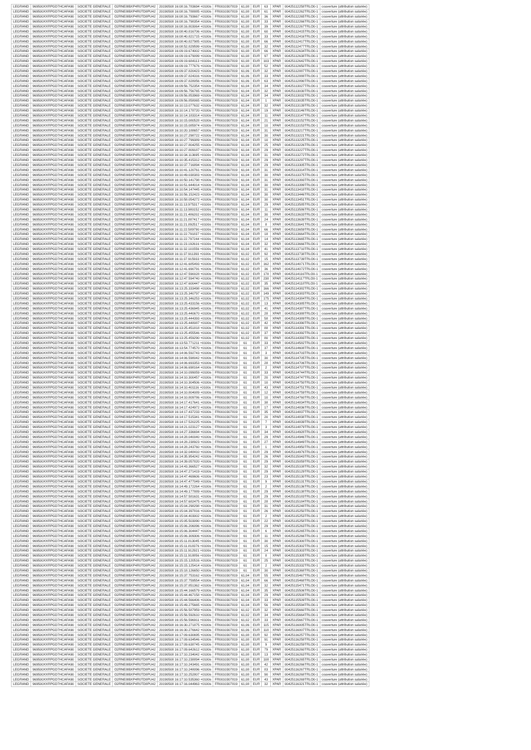| LEGRAND | 969500XXRPGD7HCAFA90 | SOCIETE GENERALE | O2RNE8IBXP4R0TD8PU42 | 20190508 16:08:16.783694 +0100s | FR0010307819 | 61,08 | EUR | 63 | XPAR | 00425112258TRLO0-1 | couverture (attribution salariée) |
| LEGRAND | 969500XXRPGD7HCAFA90 | SOCIETE GENERALE | O2RNE8IBXP4R0TD8PU42 | 20190508 16:08:16.788885 +0100s | FR0010307819 | 61,08 | EUR | 61 | XPAR | 00425112262TRLO0-1 | couverture (attribution salariée) |
| LEGRAND | 969500XXRPGD7HCAFA90 | SOCIETE GENERALE | O2RNE8IBXP4R0TD8PU42 | 20190508 16:08:16.793667 +0100s | FR0010307819 | 61,08 | EUR | 36 | XPAR | 00425112265TRLO0-1 | couverture (attribution salariée) |
| LEGRAND | 969500XXRPGD7HCAFA90 | SOCIETE GENERALE | O2RNE8IBXP4R0TD8PU42 | 20190508 16:08:16.798354 +0100s | FR0010307819 | 61,08 | EUR | 33 | XPAR | 00425112266TRLO0-1 | couverture (attribution salariée) |
| LEGRAND | 969500XXRPGD7HCAFA90 | SOCIETE GENERALE | O2RNE8IBXP4R0TD8PU42 | 20190508 16:08:16.803064 +0100s | FR0010307819 | 61,08 | EUR | 39 | XPAR | 00425112267TRLO0-1 | couverture (attribution salariée) |
| LEGRAND | 969500XXRPGD7HCAFA90 | SOCIETE GENERALE | O2RNE8IBXP4R0TD8PU42 | 20190508 16:08:40.816706 +0100s | FR0010307819 | 61,08 | EUR | 60 | XPAR | 00425112415TRLO0-1 | couverture (attribution salariée) |
| LEGRAND | 969500XXRPGD7HCAFA90 | SOCIETE GENERALE | O2RNE8IBXP4R0TD8PU42 | 20190508 16:08:40.821715 +0100s | FR0010307819 | 61,08 | EUR | 33 | XPAR | 00425112416TRLO0-1 | couverture (attribution salariée) |
| LEGRAND | 969500XXRPGD7HCAFA90 | SOCIETE GENERALE | O2RNE8IBXP4R0TD8PU42 | 20190508 16:08:40.827985 +0100s | FR0010307819 | 61,08 | EUR | 66 | XPAR | 00425112417TRLO0-1 | couverture (attribution salariée) |
| LEGRAND | 969500XXRPGD7HCAFA90 | SOCIETE GENERALE | O2RNE8IBXP4R0TD8PU42 | 20190508 16:08:52.829599 +0100s | FR0010307819 | 61,08 | EUR | 32 | XPAR | 00425112477TRLO0-1 | couverture (attribution salariée) |
| LEGRAND | 969500XXRPGD7HCAFA90 | SOCIETE GENERALE | O2RNE8IBXP4R0TD8PU42 | 20190508 16:09:19.674002 +0100s | FR0010307819 | 61,08 | EUR | 66 | XPAR | 00425112634TRLO0-1 | couverture (attribution salariée) |
| LEGRAND | 969500XXRPGD7HCAFA90 | SOCIETE GENERALE | O2RNE8IBXP4R0TD8PU42 | 20190508 16:09:19.679099 +0100s | FR0010307819 | 61,08 | EUR | 97 | XPAR | 00425112638TRLO0-1 | couverture (attribution salariée) |
| LEGRAND | 969500XXRPGD7HCAFA90 | SOCIETE GENERALE | O2RNE8IBXP4R0TD8PU42 | 20190508 16:09:19.684113 +0100s | FR0010307819 | 61,08 | EUR | 103 | XPAR | 00425112642TRLO0-1 | couverture (attribution salariée) |
| LEGRAND | 969500XXRPGD7HCAFA90 | SOCIETE GENERALE | O2RNE8IBXP4R0TD8PU42 | 20190508 16:09:19.777676 +0100s | FR0010307819 | 61,08 | EUR | 52 | XPAR | 00425112650TRLO0-1 | couverture (attribution salariée) |
| LEGRAND | 969500XXRPGD7HCAFA90 | SOCIETE GENERALE | O2RNE8IBXP4R0TD8PU42 | 20190508 16:09:37.820423 +0100s | FR0010307819 | 61,06 | EUR | 32 | XPAR | 00425112887TRLO0-1 | couverture (attribution salariée) |
| LEGRAND | 969500XXRPGD7HCAFA90 | SOCIETE GENERALE | O2RNE8IBXP4R0TD8PU42 | 20190508 16:09:37.824316 +0100s | FR0010307819 | 61,06 | EUR | 33 | XPAR | 00425112888TRLO0-1 | couverture (attribution salariée) |
| LEGRAND | 969500XXRPGD7HCAFA90 | SOCIETE GENERALE | O2RNE8IBXP4R0TD8PU42 | 20190508 16:09:37.828056 +0100s | FR0010307819 | 61,06 | EUR | 63 | XPAR | 00425112890TRLO0-1 | couverture (attribution salariée) |
| LEGRAND | 969500XXRPGD7HCAFA90 | SOCIETE GENERALE | O2RNE8IBXP4R0TD8PU42 | 20190508 16:09:56.752354 +0100s | FR0010307819 | 61,04 | EUR | 34 | XPAR | 00425113027TRLO0-1 | couverture (attribution salariée) |
| LEGRAND | 969500XXRPGD7HCAFA90 | SOCIETE GENERALE | O2RNE8IBXP4R0TD8PU42 | 20190508 16:09:56.756765 +0100s | FR0010307819 | 61,04 | EUR | 32 | XPAR | 00425113030TRLO0-1 | couverture (attribution salariée) |
| LEGRAND | 969500XXRPGD7HCAFA90 | SOCIETE GENERALE | O2RNE8IBXP4R0TD8PU42 | 20190508 16:09:56.853969 +0100s | FR0010307819 | 61,04 | EUR | 34 | XPAR | 00425113032TRLO0-1 | couverture (attribution salariée) |
| LEGRAND | 969500XXRPGD7HCAFA90 | SOCIETE GENERALE | O2RNE8IBXP4R0TD8PU42 | 20190508 16:09:56.858065 +0100s | FR0010307819 | 61,04 | EUR | 1 | XPAR | 00425113035TRLO0-1 | couverture (attribution salariée) |
| LEGRAND | 969500XXRPGD7HCAFA90 | SOCIETE GENERALE | O2RNE8IBXP4R0TD8PU42 | 20190508 16:10:13.077632 +0100s | FR0010307819 | 61,04 | EUR | 32 | XPAR | 00425113139TRLO0-1 | couverture (attribution salariée) |
| LEGRAND | 969500XXRPGD7HCAFA90 | SOCIETE GENERALE | O2RNE8IBXP4R0TD8PU42 | 20190508 16:10:14.178720 +0100s | FR0010307819 | 61,04 | EUR | 19 | XPAR | 00425113146TRLO0-1 | couverture (attribution salariée) |
| LEGRAND | 969500XXRPGD7HCAFA90 | SOCIETE GENERALE | O2RNE8IBXP4R0TD8PU42 | 20190508 16:10:14.183314 +0100s | FR0010307819 | 61,04 | EUR | 11 | XPAR | 00425113147TRLO0-1 | couverture (attribution salariée) |
| LEGRAND | 969500XXRPGD7HCAFA90 | SOCIETE GENERALE | O2RNE8IBXP4R0TD8PU42 | 20190508 16:10:15.080528 +0100s | FR0010307819 | 61,04 | EUR | 21 | XPAR | 00425113152TRLO0-1 | couverture (attribution salariée) |
| LEGRAND | 969500XXRPGD7HCAFA90 | SOCIETE GENERALE | O2RNE8IBXP4R0TD8PU42 | 20190508 16:10:15.085974 +0100s | FR0010307819 | 61,04 | EUR | 10 | XPAR | 00425113153TRLO0-1 | couverture (attribution salariée) |
| LEGRAND | 969500XXRPGD7HCAFA90 | SOCIETE GENERALE | O2RNE8IBXP4R0TD8PU42 | 20190508 16:10:20.188657 +0100s | FR0010307819 | 61,04 | EUR | 31 | XPAR | 00425113217TRLO0-1 | couverture (attribution salariée) |
| LEGRAND | 969500XXRPGD7HCAFA90 | SOCIETE GENERALE | O2RNE8IBXP4R0TD8PU42 | 20190508 16:10:27.298722 +0100s | FR0010307819 | 61,04 | EUR | 30 | XPAR | 00425113221TRLO0-1 | couverture (attribution salariée) |
| LEGRAND | 969500XXRPGD7HCAFA90 | SOCIETE GENERALE | O2RNE8IBXP4R0TD8PU42 | 20190508 16:10:27.799389 +0100s | FR0010307819 | 61,04 | EUR | 10 | XPAR | 00425113225TRLO0-1 | couverture (attribution salariée) |
| LEGRAND | 969500XXRPGD7HCAFA90 | SOCIETE GENERALE | O2RNE8IBXP4R0TD8PU42 | 20190508 16:10:27.804255 +0100s | FR0010307819 | 61,04 | EUR | 25 | XPAR | 00425113226TRLO0-1 | couverture (attribution salariée) |
| LEGRAND | 969500XXRPGD7HCAFA90 | SOCIETE GENERALE | O2RNE8IBXP4R0TD8PU42 | 20190508 16:10:27.809187 +0100s | FR0010307819 | 61,04 | EUR | 29 | XPAR | 00425113227TRLO0-1 | couverture (attribution salariée) |
| LEGRAND | 969500XXRPGD7HCAFA90 | SOCIETE GENERALE | O2RNE8IBXP4R0TD8PU42 | 20190508 16:10:34.113695 +0100s | FR0010307819 | 61,04 | EUR | 31 | XPAR | 00425113272TRLO0-1 | couverture (attribution salariée) |
| LEGRAND | 969500XXRPGD7HCAFA90 | SOCIETE GENERALE | O2RNE8IBXP4R0TD8PU42 | 20190508 16:10:35.415312 +0100s | FR0010307819 | 61,04 | EUR | 29 | XPAR | 00425113297TRLO0-1 | couverture (attribution salariée) |
| LEGRAND | 969500XXRPGD7HCAFA90 | SOCIETE GENERALE | O2RNE8IBXP4R0TD8PU42 | 20190508 16:10:37.716894 +0100s | FR0010307819 | 61,04 | EUR | 29 | XPAR | 00425113305TRLO0-1 | couverture (attribution salariée) |
| LEGRAND | 969500XXRPGD7HCAFA90 | SOCIETE GENERALE | O2RNE8IBXP4R0TD8PU42 | 20190508 16:10:41.120761 +0100s | FR0010307819 | 61,04 | EUR | 31 | XPAR | 00425113314TRLO0-1 | couverture (attribution salariée) |
| LEGRAND | 969500XXRPGD7HCAFA90 | SOCIETE GENERALE | O2RNE8IBXP4R0TD8PU42 | 20190508 16:10:49.038383 +0100s | FR0010307819 | 61,04 | EUR | 30 | XPAR | 00425113375TRLO0-1 | couverture (attribution salariée) |
| LEGRAND | 969500XXRPGD7HCAFA90 | SOCIETE GENERALE | O2RNE8IBXP4R0TD8PU42 | 20190508 16:10:50.141798 +0100s | FR0010307819 | 61,04 | EUR | 31 | XPAR | 00425113393TRLO0-1 | couverture (attribution salariée) |
| LEGRAND | 969500XXRPGD7HCAFA90 | SOCIETE GENERALE | O2RNE8IBXP4R0TD8PU42 | 20190508 16:10:51.644014 +0100s | FR0010307819 | 61,04 | EUR | 30 | XPAR | 00425113399TRLO0-1 | couverture (attribution salariée) |
| LEGRAND | 969500XXRPGD7HCAFA90 | SOCIETE GENERALE | O2RNE8IBXP4R0TD8PU42 | 20190508 16:10:54.147445 +0100s | FR0010307819 | 61,04 | EUR | 31 | XPAR | 00425113418TRLO0-1 | couverture (attribution salariée) |
| LEGRAND | 969500XXRPGD7HCAFA90 | SOCIETE GENERALE | O2RNE8IBXP4R0TD8PU42 | 20190508 16:10:56.152423 +0100s | FR0010307819 | 61,04 | EUR | 30 | XPAR | 00425113446TRLO0-1 | couverture (attribution salariée) |
| LEGRAND | 969500XXRPGD7HCAFA90 | SOCIETE GENERALE | O2RNE8IBXP4R0TD8PU42 | 20190508 16:10:58.054272 +0100s | FR0010307819 | 61,04 | EUR | 30 | XPAR | 00425113451TRLO0-1 | couverture (attribution salariée) |
| LEGRAND | 969500XXRPGD7HCAFA90 | SOCIETE GENERALE | O2RNE8IBXP4R0TD8PU42 | 20190508 16:11:13.975317 +0100s | FR0010307819 | 61,04 | EUR | 29 | XPAR | 00425113585TRLO0-1 | couverture (attribution salariée) |
| LEGRAND | 969500XXRPGD7HCAFA90 | SOCIETE GENERALE | O2RNE8IBXP4R0TD8PU42 | 20190508 16:11:13.980152 +0100s | FR0010307819 | 61,04 | EUR | 11 | XPAR | 00425113586TRLO0-1 | couverture (attribution salariée) |
| LEGRAND | 969500XXRPGD7HCAFA90 | SOCIETE GENERALE | O2RNE8IBXP4R0TD8PU42 | 20190508 16:11:21.486202 +0100s | FR0010307819 | 61,04 | EUR | 30 | XPAR | 00425113633TRLO0-1 | couverture (attribution salariée) |
| LEGRAND | 969500XXRPGD7HCAFA90 | SOCIETE GENERALE | O2RNE8IBXP4R0TD8PU42 | 20190508 16:11:21.887417 +0100s | FR0010307819 | 61,04 | EUR | 24 | XPAR | 00425113639TRLO0-1 | couverture (attribution salariée) |
| LEGRAND | 969500XXRPGD7HCAFA90 | SOCIETE GENERALE | O2RNE8IBXP4R0TD8PU42 | 20190508 16:11:21.892517 +0100s | FR0010307819 | 61,04 | EUR | 8 | XPAR | 00425113641TRLO0-1 | couverture (attribution salariée) |
| LEGRAND | 969500XXRPGD7HCAFA90 | SOCIETE GENERALE | O2RNE8IBXP4R0TD8PU42 | 20190508 16:11:22.589790 +0100s | FR0010307819 | 61,04 | EUR | 66 | XPAR | 00425113659TRLO0-1 | couverture (attribution salariée) |
| LEGRAND | 969500XXRPGD7HCAFA90 | SOCIETE GENERALE | O2RNE8IBXP4R0TD8PU42 | 20190508 16:11:22.791837 +0100s | FR0010307819 | 61,04 | EUR | 18 | XPAR | 00425113664TRLO0-1 | couverture (attribution salariée) |
| LEGRAND | 969500XXRPGD7HCAFA90 | SOCIETE GENERALE | O2RNE8IBXP4R0TD8PU42 | 20190508 16:11:22.797244 +0100s | FR0010307819 | 61,04 | EUR | 14 | XPAR | 00425113665TRLO0-1 | couverture (attribution salariée) |
| LEGRAND | 969500XXRPGD7HCAFA90 | SOCIETE GENERALE | O2RNE8IBXP4R0TD8PU42 | 20190508 16:11:23.192616 +0100s | FR0010307819 | 61,04 | EUR | 32 | XPAR | 00425113666TRLO0-1 | couverture (attribution salariée) |
| LEGRAND | 969500XXRPGD7HCAFA90 | SOCIETE GENERALE | O2RNE8IBXP4R0TD8PU42 | 20190508 16:11:32.101556 +0100s | FR0010307819 | 61,04 | EUR | 41 | XPAR | 00425113710TRLO0-1 | couverture (attribution salariée) |
| LEGRAND | 969500XXRPGD7HCAFA90 | SOCIETE GENERALE | O2RNE8IBXP4R0TD8PU42 | 20190508 16:11:37.911393 +0100s | FR0010307819 | 61,02 | EUR | 92 | XPAR | 00425113738TRLO0-1 | couverture (attribution salariée) |
| LEGRAND | 969500XXRPGD7HCAFA90 | SOCIETE GENERALE | O2RNE8IBXP4R0TD8PU42 | 20190508 16:11:37.915933 +0100s | FR0010307819 | 61,02 | EUR | 15 | XPAR | 00425113739TRLO0-1 | couverture (attribution salariée) |
| LEGRAND | 969500XXRPGD7HCAFA90 | SOCIETE GENERALE | O2RNE8IBXP4R0TD8PU42 | 20190508 16:12:41.685493 +0100s | FR0010307819 | 61,02 | EUR | 162 | XPAR | 00425114071TRLO0-1 | couverture (attribution salariée) |
| LEGRAND | 969500XXRPGD7HCAFA90 | SOCIETE GENERALE | O2RNE8IBXP4R0TD8PU42 | 20190508 16:12:41.690791 +0100s | FR0010307819 | 61,02 | EUR | 36 | XPAR | 00425114072TRLO0-1 | couverture (attribution salariée) |
| LEGRAND | 969500XXRPGD7HCAFA90 | SOCIETE GENERALE | O2RNE8IBXP4R0TD8PU42 | 20190508 16:12:47.590028 +0100s | FR0010307819 | 61,02 | EUR | 178 | XPAR | 00425114116TRLO0-1 | couverture (attribution salariée) |
| LEGRAND | 969500XXRPGD7HCAFA90 | SOCIETE GENERALE | O2RNE8IBXP4R0TD8PU42 | 20190508 16:12:47.594740 +0100s | FR0010307819 | 61,02 | EUR | 238 | XPAR | 00425114117TRLO0-1 | couverture (attribution salariée) |
| LEGRAND | 969500XXRPGD7HCAFA90 | SOCIETE GENERALE | O2RNE8IBXP4R0TD8PU42 | 20190508 16:12:47.600447 +0100s | FR0010307819 | 61,02 | EUR | 35 | XPAR | 00425114118TRLO0-1 | couverture (attribution salariée) |
| LEGRAND | 969500XXRPGD7HCAFA90 | SOCIETE GENERALE | O2RNE8IBXP4R0TD8PU42 | 20190508 16:13:25.333498 +0100s | FR0010307819 | 61,02 | EUR | 166 | XPAR | 00425114382TRLO0-1 | couverture (attribution salariée) |
| LEGRAND | 969500XXRPGD7HCAFA90 | SOCIETE GENERALE | O2RNE8IBXP4R0TD8PU42 | 20190508 16:13:25.340797 +0100s | FR0010307819 | 61,02 | EUR | 149 | XPAR | 00425114383TRLO0-1 | couverture (attribution salariée) |
| LEGRAND | 969500XXRPGD7HCAFA90 | SOCIETE GENERALE | O2RNE8IBXP4R0TD8PU42 | 20190508 16:13:25.346253 +0100s | FR0010307819 | 61,02 | EUR | 175 | XPAR | 00425114384TRLO0-1 | couverture (attribution salariée) |
| LEGRAND | 969500XXRPGD7HCAFA90 | SOCIETE GENERALE | O2RNE8IBXP4R0TD8PU42 | 20190508 16:13:25.433156 +0100s | FR0010307819 | 61,02 | EUR | 13 | XPAR | 00425114385TRLO0-1 | couverture (attribution salariée) |
| LEGRAND | 969500XXRPGD7HCAFA90 | SOCIETE GENERALE | O2RNE8IBXP4R0TD8PU42 | 20190508 16:13:25.436945 +0100s | FR0010307819 | 61,02 | EUR | 41 | XPAR | 00425114387TRLO0-1 | couverture (attribution salariée) |
| LEGRAND | 969500XXRPGD7HCAFA90 | SOCIETE GENERALE | O2RNE8IBXP4R0TD8PU42 | 20190508 16:13:25.440670 +0100s | FR0010307819 | 61,02 | EUR | 28 | XPAR | 00425114388TRLO0-1 | couverture (attribution salariée) |
| LEGRAND | 969500XXRPGD7HCAFA90 | SOCIETE GENERALE | O2RNE8IBXP4R0TD8PU42 | 20190508 16:13:25.444393 +0100s | FR0010307819 | 61,02 | EUR | 58 | XPAR | 00425114389TRLO0-1 | couverture (attribution salariée) |
| LEGRAND | 969500XXRPGD7HCAFA90 | SOCIETE GENERALE | O2RNE8IBXP4R0TD8PU42 | 20190508 16:13:25.448087 +0100s | FR0010307819 | 61,02 | EUR | 42 | XPAR | 00425114390TRLO0-1 | couverture (attribution salariée) |
| LEGRAND | 969500XXRPGD7HCAFA90 | SOCIETE GENERALE | O2RNE8IBXP4R0TD8PU42 | 20190508 16:13:25.451818 +0100s | FR0010307819 | 61,02 | EUR | 88 | XPAR | 00425114391TRLO0-1 | couverture (attribution salariée) |
| LEGRAND | 969500XXRPGD7HCAFA90 | SOCIETE GENERALE | O2RNE8IBXP4R0TD8PU42 | 20190508 16:13:25.455546 +0100s | FR0010307819 | 61,02 | EUR | 37 | XPAR | 00425114392TRLO0-1 | couverture (attribution salariée) |
| LEGRAND | 969500XXRPGD7HCAFA90 | SOCIETE GENERALE | O2RNE8IBXP4R0TD8PU42 | 20190508 16:13:25.459290 +0100s | FR0010307819 | 61,02 | EUR | 80 | XPAR | 00425114393TRLO0-1 | couverture (attribution salariée) |
| LEGRAND | 969500XXRPGD7HCAFA90 | SOCIETE GENERALE | O2RNE8IBXP4R0TD8PU42 | 20190508 16:13:53.771211 +0100s | FR0010307819 | 61 | EUR | 33 | XPAR | 00425114582TRLO0-1 | couverture (attribution salariée) |
| LEGRAND | 969500XXRPGD7HCAFA90 | SOCIETE GENERALE | O2RNE8IBXP4R0TD8PU42 | 20190508 16:13:54.774570 +0100s | FR0010307819 | 61 | EUR | 37 | XPAR | 00425114608TRLO0-1 | couverture (attribution salariée) |
| LEGRAND | 969500XXRPGD7HCAFA90 | SOCIETE GENERALE | O2RNE8IBXP4R0TD8PU42 | 20190508 16:14:06.592743 +0100s | FR0010307819 | 61 | EUR | 3 | XPAR | 00425114703TRLO0-1 | couverture (attribution salariée) |
| LEGRAND | 969500XXRPGD7HCAFA90 | SOCIETE GENERALE | O2RNE8IBXP4R0TD8PU42 | 20190508 16:14:06.598042 +0100s | FR0010307819 | 61 | EUR | 30 | XPAR | 00425114705TRLO0-1 | couverture (attribution salariée) |
| LEGRAND | 969500XXRPGD7HCAFA90 | SOCIETE GENERALE | O2RNE8IBXP4R0TD8PU42 | 20190508 16:14:06.693353 +0100s | FR0010307819 | 61 | EUR | 28 | XPAR | 00425114706TRLO0-1 | couverture (attribution salariée) |
| LEGRAND | 969500XXRPGD7HCAFA90 | SOCIETE GENERALE | O2RNE8IBXP4R0TD8PU42 | 20190508 16:14:06.698164 +0100s | FR0010307819 | 61 | EUR | 2 | XPAR | 00425114707TRLO0-1 | couverture (attribution salariée) |
| LEGRAND | 969500XXRPGD7HCAFA90 | SOCIETE GENERALE | O2RNE8IBXP4R0TD8PU42 | 20190508 16:14:10.099059 +0100s | FR0010307819 | 61 | EUR | 33 | XPAR | 00425114744TRLO0-1 | couverture (attribution salariée) |
| LEGRAND | 969500XXRPGD7HCAFA90 | SOCIETE GENERALE | O2RNE8IBXP4R0TD8PU42 | 20190508 16:14:10.300457 +0100s | FR0010307819 | 61 | EUR | 20 | XPAR | 00425114747TRLO0-1 | couverture (attribution salariée) |
| LEGRAND | 969500XXRPGD7HCAFA90 | SOCIETE GENERALE | O2RNE8IBXP4R0TD8PU42 | 20190508 16:14:10.304506 +0100s | FR0010307819 | 61 | EUR | 10 | XPAR | 00425114750TRLO0-1 | couverture (attribution salariée) |
| LEGRAND | 969500XXRPGD7HCAFA90 | SOCIETE GENERALE | O2RNE8IBXP4R0TD8PU42 | 20190508 16:14:10.401116 +0100s | FR0010307819 | 61 | EUR | 43 | XPAR | 00425114751TRLO0-1 | couverture (attribution salariée) |
| LEGRAND | 969500XXRPGD7HCAFA90 | SOCIETE GENERALE | O2RNE8IBXP4R0TD8PU42 | 20190508 16:14:10.804089 +0100s | FR0010307819 | 61 | EUR | 12 | XPAR | 00425114759TRLO0-1 | couverture (attribution salariée) |
| LEGRAND | 969500XXRPGD7HCAFA90 | SOCIETE GENERALE | O2RNE8IBXP4R0TD8PU42 | 20190508 16:14:10.809786 +0100s | FR0010307819 | 61 | EUR | 10 | XPAR | 00425114760TRLO0-1 | couverture (attribution salariée) |
| LEGRAND | 969500XXRPGD7HCAFA90 | SOCIETE GENERALE | O2RNE8IBXP4R0TD8PU42 | 20190508 16:14:17.417641 +0100s | FR0010307819 | 61 | EUR | 38 | XPAR | 00425114834TRLO0-1 | couverture (attribution salariée) |
| LEGRAND | 969500XXRPGD7HCAFA90 | SOCIETE GENERALE | O2RNE8IBXP4R0TD8PU42 | 20190508 16:14:17.424972 +0100s | FR0010307819 | 61 | EUR | 17 | XPAR | 00425114836TRLO0-1 | couverture (attribution salariée) |
| LEGRAND | 969500XXRPGD7HCAFA90 | SOCIETE GENERALE | O2RNE8IBXP4R0TD8PU42 | 20190508 16:14:17.437233 +0100s | FR0010307819 | 61 | EUR | 35 | XPAR | 00425114837TRLO0-1 | couverture (attribution salariée) |
| LEGRAND | 969500XXRPGD7HCAFA90 | SOCIETE GENERALE | O2RNE8IBXP4R0TD8PU42 | 20190508 16:14:17.515341 +0100s | FR0010307819 | 61 | EUR | 20 | XPAR | 00425114838TRLO0-1 | couverture (attribution salariée) |
| LEGRAND | 969500XXRPGD7HCAFA90 | SOCIETE GENERALE | O2RNE8IBXP4R0TD8PU42 | 20190508 16:14:17.520225 +0100s | FR0010307819 | 61 | EUR | 7 | XPAR | 00425114839TRLO0-1 | couverture (attribution salariée) |
| LEGRAND | 969500XXRPGD7HCAFA90 | SOCIETE GENERALE | O2RNE8IBXP4R0TD8PU42 | 20190508 16:14:21.023127 +0100s | FR0010307819 | 61 | EUR | 3 | XPAR | 00425114879TRLO0-1 | couverture (attribution salariée) |
| LEGRAND | 969500XXRPGD7HCAFA90 | SOCIETE GENERALE | O2RNE8IBXP4R0TD8PU42 | 20190508 16:14:27.336694 +0100s | FR0010307819 | 61 | EUR | 34 | XPAR | 00425114928TRLO0-1 | couverture (attribution salariée) |
| LEGRAND | 969500XXRPGD7HCAFA90 | SOCIETE GENERALE | O2RNE8IBXP4R0TD8PU42 | 20190508 16:14:28.040040 +0100s | FR0010307819 | 61 | EUR | 29 | XPAR | 00425114946TRLO0-1 | couverture (attribution salariée) |
| LEGRAND | 969500XXRPGD7HCAFA90 | SOCIETE GENERALE | O2RNE8IBXP4R0TD8PU42 | 20190508 16:14:28.238923 +0100s | FR0010307819 | 61 | EUR | 27 | XPAR | 00425114949TRLO0-1 | couverture (attribution salariée) |
| LEGRAND | 969500XXRPGD7HCAFA90 | SOCIETE GENERALE | O2RNE8IBXP4R0TD8PU42 | 20190508 16:14:28.243760 +0100s | FR0010307819 | 61 | EUR | 1 | XPAR | 00425114950TRLO0-1 | couverture (attribution salariée) |
| LEGRAND | 969500XXRPGD7HCAFA90 | SOCIETE GENERALE | O2RNE8IBXP4R0TD8PU42 | 20190508 16:14:32.048410 +0100s | FR0010307819 | 61 | EUR | 29 | XPAR | 00425114976TRLO0-1 | couverture (attribution salariée) |
| LEGRAND | 969500XXRPGD7HCAFA90 | SOCIETE GENERALE | O2RNE8IBXP4R0TD8PU42 | 20190508 16:14:35.954242 +0100s | FR0010307819 | 61 | EUR | 26 | XPAR | 00425115043TRLO0-1 | couverture (attribution salariée) |
| LEGRAND | 969500XXRPGD7HCAFA90 | SOCIETE GENERALE | O2RNE8IBXP4R0TD8PU42 | 20190508 16:14:39.057820 +0100s | FR0010307819 | 61 | EUR | 29 | XPAR | 00425115059TRLO0-1 | couverture (attribution salariée) |
| LEGRAND | 969500XXRPGD7HCAFA90 | SOCIETE GENERALE | O2RNE8IBXP4R0TD8PU42 | 20190508 16:14:43.366527 +0100s | FR0010307819 | 61 | EUR | 32 | XPAR | 00425115108TRLO0-1 | couverture (attribution salariée) |
| LEGRAND | 969500XXRPGD7HCAFA90 | SOCIETE GENERALE | O2RNE8IBXP4R0TD8PU42 | 20190508 16:14:47.271419 +0100s | FR0010307819 | 61 | EUR | 29 | XPAR | 00425115129TRLO0-1 | couverture (attribution salariée) |
| LEGRAND | 969500XXRPGD7HCAFA90 | SOCIETE GENERALE | O2RNE8IBXP4R0TD8PU42 | 20190508 16:14:47.469606 +0100s | FR0010307819 | 61 | EUR | 23 | XPAR | 00425115130TRLO0-1 | couverture (attribution salariée) |
| LEGRAND | 969500XXRPGD7HCAFA90 | SOCIETE GENERALE | O2RNE8IBXP4R0TD8PU42 | 20190508 16:14:47.477049 +0100s | FR0010307819 | 61 | EUR | 9 | XPAR | 00425115131TRLO0-1 | couverture (attribution salariée) |
| LEGRAND | 969500XXRPGD7HCAFA90 | SOCIETE GENERALE | O2RNE8IBXP4R0TD8PU42 | 20190508 16:14:49.172264 +0100s | FR0010307819 | 61 | EUR | 2 | XPAR | 00425115136TRLO0-1 | couverture (attribution salariée) |
| LEGRAND | 969500XXRPGD7HCAFA90 | SOCIETE GENERALE | O2RNE8IBXP4R0TD8PU42 | 20190508 16:14:49.177889 +0100s | FR0010307819 | 61 | EUR | 29 | XPAR | 00425115138TRLO0-1 | couverture (attribution salariée) |
| LEGRAND | 969500XXRPGD7HCAFA90 | SOCIETE GENERALE | O2RNE8IBXP4R0TD8PU42 | 20190508 16:14:57.581631 +0100s | FR0010307819 | 61 | EUR | 29 | XPAR | 00425115183TRLO0-1 | couverture (attribution salariée) |
| LEGRAND | 969500XXRPGD7HCAFA90 | SOCIETE GENERALE | O2RNE8IBXP4R0TD8PU42 | 20190508 16:14:57.682475 +0100s | FR0010307819 | 61 | EUR | 28 | XPAR | 00425115184TRLO0-1 | couverture (attribution salariée) |
| LEGRAND | 969500XXRPGD7HCAFA90 | SOCIETE GENERALE | O2RNE8IBXP4R0TD8PU42 | 20190508 16:15:04.298298 +0100s | FR0010307819 | 61 | EUR | 31 | XPAR | 00425115248TRLO0-1 | couverture (attribution salariée) |
| LEGRAND | 969500XXRPGD7HCAFA90 | SOCIETE GENERALE | O2RNE8IBXP4R0TD8PU42 | 20190508 16:15:04.397816 +0100s | FR0010307819 | 61 | EUR | 26 | XPAR | 00425115250TRLO0-1 | couverture (attribution salariée) |
| LEGRAND | 969500XXRPGD7HCAFA90 | SOCIETE GENERALE | O2RNE8IBXP4R0TD8PU42 | 20190508 16:15:04.403002 +0100s | FR0010307819 | 61 | EUR | 2 | XPAR | 00425115253TRLO0-1 | couverture (attribution salariée) |
| LEGRAND | 969500XXRPGD7HCAFA90 | SOCIETE GENERALE | O2RNE8IBXP4R0TD8PU42 | 20190508 16:15:05.503090 +0100s | FR0010307819 | 61 | EUR | 22 | XPAR | 00425115258TRLO0-1 | couverture (attribution salariée) |
| LEGRAND | 969500XXRPGD7HCAFA90 | SOCIETE GENERALE | O2RNE8IBXP4R0TD8PU42 | 20190508 16:15:06.206096 +0100s | FR0010307819 | 61 | EUR | 29 | XPAR | 00425115263TRLO0-1 | couverture (attribution salariée) |
| LEGRAND | 969500XXRPGD7HCAFA90 | SOCIETE GENERALE | O2RNE8IBXP4R0TD8PU42 | 20190508 16:15:06.304447 +0100s | FR0010307819 | 61 | EUR | 6 | XPAR | 00425115265TRLO0-1 | couverture (attribution salariée) |
| LEGRAND | 969500XXRPGD7HCAFA90 | SOCIETE GENERALE | O2RNE8IBXP4R0TD8PU42 | 20190508 16:15:06.309306 +0100s | FR0010307819 | 61 | EUR | 11 | XPAR | 00425115266TRLO0-1 | couverture (attribution salariée) |
| LEGRAND | 969500XXRPGD7HCAFA90 | SOCIETE GENERALE | O2RNE8IBXP4R0TD8PU42 | 20190508 16:15:11.813045 +0100s | FR0010307819 | 61 | EUR | 30 | XPAR | 00425115300TRLO0-1 | couverture (attribution salariée) |
| LEGRAND | 969500XXRPGD7HCAFA90 | SOCIETE GENERALE | O2RNE8IBXP4R0TD8PU42 | 20190508 16:15:11.818376 +0100s | FR0010307819 | 61 | EUR | 15 | XPAR | 00425115302TRLO0-1 | couverture (attribution salariée) |
| LEGRAND | 969500XXRPGD7HCAFA90 | SOCIETE GENERALE | O2RNE8IBXP4R0TD8PU42 | 20190508 16:15:11.912921 +0100s | FR0010307819 | 61 | EUR | 24 | XPAR | 00425115303TRLO0-1 | couverture (attribution salariée) |
| LEGRAND | 969500XXRPGD7HCAFA90 | SOCIETE GENERALE | O2RNE8IBXP4R0TD8PU42 | 20190508 16:15:11.918856 +0100s | FR0010307819 | 61 | EUR | 8 | XPAR | 00425115305TRLO0-1 | couverture (attribution salariée) |
| LEGRAND | 969500XXRPGD7HCAFA90 | SOCIETE GENERALE | O2RNE8IBXP4R0TD8PU42 | 20190508 16:15:15.120516 +0100s | FR0010307819 | 61 | EUR | 25 | XPAR | 00425115331TRLO0-1 | couverture (attribution salariée) |
| LEGRAND | 969500XXRPGD7HCAFA90 | SOCIETE GENERALE | O2RNE8IBXP4R0TD8PU42 | 20190508 16:15:15.125414 +0100s | FR0010307819 | 61 | EUR | 2 | XPAR | 00425115332TRLO0-1 | couverture (attribution salariée) |
| LEGRAND | 969500XXRPGD7HCAFA90 | SOCIETE GENERALE | O2RNE8IBXP4R0TD8PU42 | 20190508 16:15:18.126650 +0100s | FR0010307819 | 61 | EUR | 30 | XPAR | 00425115368TRLO0-1 | couverture (attribution salariée) |
| LEGRAND | 969500XXRPGD7HCAFA90 | SOCIETE GENERALE | O2RNE8IBXP4R0TD8PU42 | 20190508 16:15:37.753162 +0100s | FR0010307819 | 61,04 | EUR | 55 | XPAR | 00425115467TRLO0-1 | couverture (attribution salariée) |
| LEGRAND | 969500XXRPGD7HCAFA90 | SOCIETE GENERALE | O2RNE8IBXP4R0TD8PU42 | 20190508 16:15:37.759554 +0100s | FR0010307819 | 61,04 | EUR | 66 | XPAR | 00425115468TRLO0-1 | couverture (attribution salariée) |
| LEGRAND | 969500XXRPGD7HCAFA90 | SOCIETE GENERALE | O2RNE8IBXP4R0TD8PU42 | 20190508 16:15:37.851362 +0100s | FR0010307819 | 61,04 | EUR | 32 | XPAR | 00425115471TRLO0-1 | couverture (attribution salariée) |
| LEGRAND | 969500XXRPGD7HCAFA90 | SOCIETE GENERALE | O2RNE8IBXP4R0TD8PU42 | 20190508 16:15:44.166579 +0100s | FR0010307819 | 61,04 | EUR | 35 | XPAR | 00425115506TRLO0-1 | couverture (attribution salariée) |
| LEGRAND | 969500XXRPGD7HCAFA90 | SOCIETE GENERALE | O2RNE8IBXP4R0TD8PU42 | 20190508 16:15:44.467158 +0100s | FR0010307819 | 61,04 | EUR | 29 | XPAR | 00425115508TRLO0-1 | couverture (attribution salariée) |
| LEGRAND | 969500XXRPGD7HCAFA90 | SOCIETE GENERALE | O2RNE8IBXP4R0TD8PU42 | 20190508 16:15:44.566406 +0100s | FR0010307819 | 61,04 | EUR | 33 | XPAR | 00425115509TRLO0-1 | couverture (attribution salariée) |
| LEGRAND | 969500XXRPGD7HCAFA90 | SOCIETE GENERALE | O2RNE8IBXP4R0TD8PU42 | 20190508 16:15:49.275665 +0100s | FR0010307819 | 61,04 | EUR | 56 | XPAR | 00425115594TRLO0-1 | couverture (attribution salariée) |
| LEGRAND | 969500XXRPGD7HCAFA90 | SOCIETE GENERALE | O2RNE8IBXP4R0TD8PU42 | 20190508 16:15:56.587959 +0100s | FR0010307819 | 61,02 | EUR | 32 | XPAR | 00425115660TRLO0-1 | couverture (attribution salariée) |
| LEGRAND | 969500XXRPGD7HCAFA90 | SOCIETE GENERALE | O2RNE8IBXP4R0TD8PU42 | 20190508 16:15:56.592610 +0100s | FR0010307819 | 61,02 | EUR | 34 | XPAR | 00425115664TRLO0-1 | couverture (attribution salariée) |
| LEGRAND | 969500XXRPGD7HCAFA90 | SOCIETE GENERALE | O2RNE8IBXP4R0TD8PU42 | 20190508 16:15:56.596911 +0100s | FR0010307819 | 61,02 | EUR | 33 | XPAR | 00425115667TRLO0-1 | couverture (attribution salariée) |
| LEGRAND | 969500XXRPGD7HCAFA90 | SOCIETE GENERALE | O2RNE8IBXP4R0TD8PU42 | 20190508 16:16:30.271875 +0100s | FR0010307819 | 61,06 | EUR | 115 | XPAR | 00425116005TRLO0-1 | couverture (attribution salariée) |
| LEGRAND | 969500XXRPGD7HCAFA90 | SOCIETE GENERALE | O2RNE8IBXP4R0TD8PU42 | 20190508 16:16:30.276642 +0100s | FR0010307819 | 61,06 | EUR | 118 | XPAR | 00425116007TRLO0-1 | couverture (attribution salariée) |
| LEGRAND | 969500XXRPGD7HCAFA90 | SOCIETE GENERALE | O2RNE8IBXP4R0TD8PU42 | 20190508 16:17:09.630695 +0100s | FR0010307819 | 61,08 | EUR | 92 | XPAR | 00425116257TRLO0-1 | couverture (attribution salariée) |
| LEGRAND | 969500XXRPGD7HCAFA90 | SOCIETE GENERALE | O2RNE8IBXP4R0TD8PU42 | 20190508 16:17:09.634546 +0100s | FR0010307819 | 61,08 | EUR | 91 | XPAR | 00425116258TRLO0-1 | couverture (attribution salariée) |
| LEGRAND | 969500XXRPGD7HCAFA90 | SOCIETE GENERALE | O2RNE8IBXP4R0TD8PU42 | 20190508 16:17:09.638745 +0100s | FR0010307819 | 61,08 | EUR | 9 | XPAR | 00425116259TRLO0-1 | couverture (attribution salariée) |
| LEGRAND | 969500XXRPGD7HCAFA90 | SOCIETE GENERALE | O2RNE8IBXP4R0TD8PU42 | 20190508 16:17:09.642612 +0100s | FR0010307819 | 61,08 | EUR | 79 | XPAR | 00425116260TRLO0-1 | couverture (attribution salariée) |
| LEGRAND | 969500XXRPGD7HCAFA90 | SOCIETE GENERALE | O2RNE8IBXP4R0TD8PU42 | 20190508 16:17:10.234042 +0100s | FR0010307819 | 61,08 | EUR | 13 | XPAR | 00425116263TRLO0-1 | couverture (attribution salariée) |
| LEGRAND | 969500XXRPGD7HCAFA90 | SOCIETE GENERALE | O2RNE8IBXP4R0TD8PU42 | 20190508 16:17:10.238894 +0100s | FR0010307819 | 61,08 | EUR | 108 | XPAR | 00425116265TRLO0-1 | couverture (attribution salariée) |
| LEGRAND | 969500XXRPGD7HCAFA90 | SOCIETE GENERALE | O2RNE8IBXP4R0TD8PU42 | 20190508 16:17:10.243491 +0100s | FR0010307819 | 61,08 | EUR | 42 | XPAR | 00425116266TRLO0-1 | couverture (attribution salariée) |
| LEGRAND | 969500XXRPGD7HCAFA90 | SOCIETE GENERALE | O2RNE8IBXP4R0TD8PU42 | 20190508 16:17:10.248096 +0100s | FR0010307819 | 61,08 | EUR | 83 | XPAR | 00425116267TRLO0-1 | couverture (attribution salariée) |
| LEGRAND | 969500XXRPGD7HCAFA90 | SOCIETE GENERALE | O2RNE8IBXP4R0TD8PU42 | 20190508 16:17:10.252807 +0100s | FR0010307819 | 61,08 | EUR | 90 | XPAR | 00425116268TRLO0-1 | couverture (attribution salariée) |
| LEGRAND | 969500XXRPGD7HCAFA90 | SOCIETE GENERALE | O2RNE8IBXP4R0TD8PU42 | 20190508 16:17:10.535360 +0100s | FR0010307819 | 61,08 | EUR | 43 | XPAR | 00425116269TRLO0-1 | couverture (attribution salariée) |
| LEGRAND | 969500XXRPGD7HCAFA90 | SOCIETE GENERALE | O2RNE8IBXP4R0TD8PU42 | 20190508 16:17:16.044963 +0100s | FR0010307819 | 61,08 | EUR | 32 | XPAR | 00425116321TRLO0-1 | couverture (attribution salariée) |